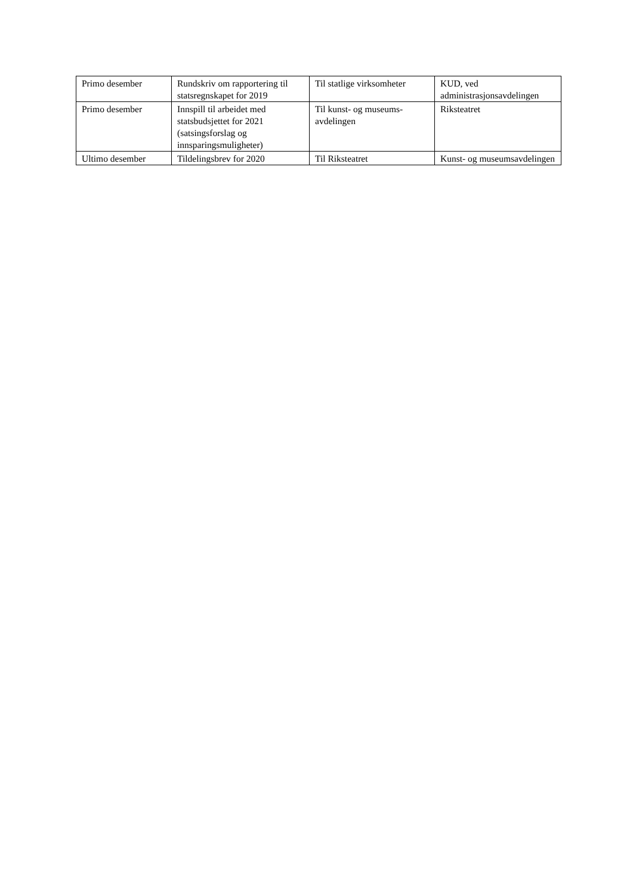| Primo desember | Rundskriv om rapportering til statsregnskapet for 2019 | Til statlige virksomheter | KUD, ved administrasjonsavdelingen |
| Primo desember | Innspill til arbeidet med statsbudsjettet for 2021 (satsingsforslag og innsparingsmuligheter) | Til kunst- og museums-avdelingen | Riksteatret |
| Ultimo desember | Tildelingsbrev for 2020 | Til Riksteatret | Kunst- og museumsavdelingen |